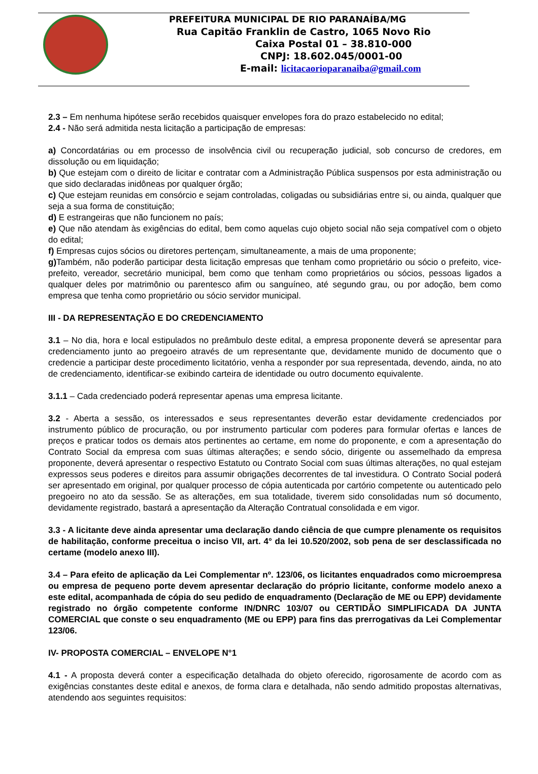PREFEITURA MUNICIPAL DE RIO PARANAÍBA/MG
Rua Capitão Franklin de Castro, 1065 Novo Rio
Caixa Postal 01 – 38.810-000
CNPJ: 18.602.045/0001-00
E-mail: licitacaorioparanaiba@gmail.com
2.3 – Em nenhuma hipótese serão recebidos quaisquer envelopes fora do prazo estabelecido no edital;
2.4 - Não será admitida nesta licitação a participação de empresas:
a) Concordatárias ou em processo de insolvência civil ou recuperação judicial, sob concurso de credores, em dissolução ou em liquidação;
b) Que estejam com o direito de licitar e contratar com a Administração Pública suspensos por esta administração ou que sido declaradas inidôneas por qualquer órgão;
c) Que estejam reunidas em consórcio e sejam controladas, coligadas ou subsidiárias entre si, ou ainda, qualquer que seja a sua forma de constituição;
d) E estrangeiras que não funcionem no país;
e) Que não atendam às exigências do edital, bem como aquelas cujo objeto social não seja compatível com o objeto do edital;
f) Empresas cujos sócios ou diretores pertençam, simultaneamente, a mais de uma proponente;
g) Também, não poderão participar desta licitação empresas que tenham como proprietário ou sócio o prefeito, vice-prefeito, vereador, secretário municipal, bem como que tenham como proprietários ou sócios, pessoas ligados a qualquer deles por matrimônio ou parentesco afim ou sanguíneo, até segundo grau, ou por adoção, bem como empresa que tenha como proprietário ou sócio servidor municipal.
III - DA REPRESENTAÇÃO E DO CREDENCIAMENTO
3.1 – No dia, hora e local estipulados no preâmbulo deste edital, a empresa proponente deverá se apresentar para credenciamento junto ao pregoeiro através de um representante que, devidamente munido de documento que o credencie a participar deste procedimento licitatório, venha a responder por sua representada, devendo, ainda, no ato de credenciamento, identificar-se exibindo carteira de identidade ou outro documento equivalente.
3.1.1 – Cada credenciado poderá representar apenas uma empresa licitante.
3.2 - Aberta a sessão, os interessados e seus representantes deverão estar devidamente credenciados por instrumento público de procuração, ou por instrumento particular com poderes para formular ofertas e lances de preços e praticar todos os demais atos pertinentes ao certame, em nome do proponente, e com a apresentação do Contrato Social da empresa com suas últimas alterações; e sendo sócio, dirigente ou assemelhado da empresa proponente, deverá apresentar o respectivo Estatuto ou Contrato Social com suas últimas alterações, no qual estejam expressos seus poderes e direitos para assumir obrigações decorrentes de tal investidura. O Contrato Social poderá ser apresentado em original, por qualquer processo de cópia autenticada por cartório competente ou autenticado pelo pregoeiro no ato da sessão. Se as alterações, em sua totalidade, tiverem sido consolidadas num só documento, devidamente registrado, bastará a apresentação da Alteração Contratual consolidada e em vigor.
3.3 - A licitante deve ainda apresentar uma declaração dando ciência de que cumpre plenamente os requisitos de habilitação, conforme preceitua o inciso VII, art. 4° da lei 10.520/2002, sob pena de ser desclassificada no certame (modelo anexo III).
3.4 – Para efeito de aplicação da Lei Complementar nº. 123/06, os licitantes enquadrados como microempresa ou empresa de pequeno porte devem apresentar declaração do próprio licitante, conforme modelo anexo a este edital, acompanhada de cópia do seu pedido de enquadramento (Declaração de ME ou EPP) devidamente registrado no órgão competente conforme IN/DNRC 103/07 ou CERTIDÃO SIMPLIFICADA DA JUNTA COMERCIAL que conste o seu enquadramento (ME ou EPP) para fins das prerrogativas da Lei Complementar 123/06.
IV- PROPOSTA COMERCIAL – ENVELOPE N°1
4.1 - A proposta deverá conter a especificação detalhada do objeto oferecido, rigorosamente de acordo com as exigências constantes deste edital e anexos, de forma clara e detalhada, não sendo admitido propostas alternativas, atendendo aos seguintes requisitos: